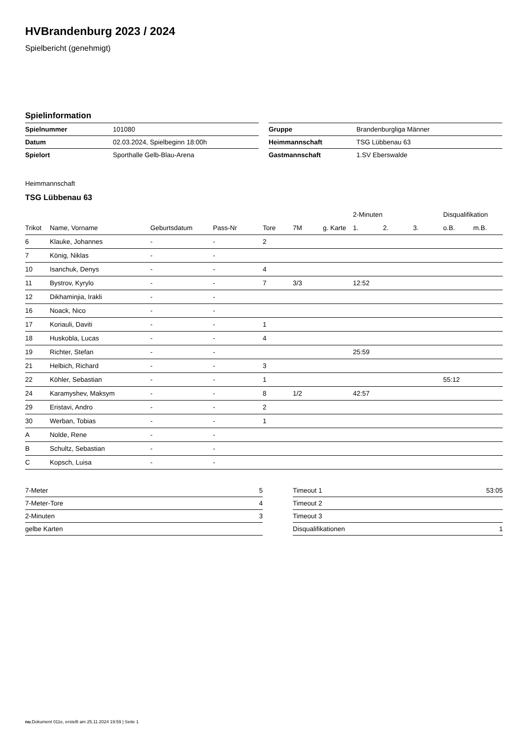HVBrandenburg 2023 / 2024
Spielbericht (genehmigt)
Spielinformation
| Spielnummer | 101080 |
| Datum | 02.03.2024, Spielbeginn 18:00h |
| Spielort | Sporthalle Gelb-Blau-Arena |
| Gruppe | Brandenburgliga Männer |
| Heimmannschaft | TSG Lübbenau 63 |
| Gastmannschaft | 1.SV Eberswalde |
Heimmannschaft
TSG Lübbenau 63
| | | | | | | | 2-Minuten | | | Disqualifikation | |
| --- | --- | --- | --- | --- | --- | --- | --- | --- | --- | --- | --- |
| Trikot | Name, Vorname | Geburtsdatum | Pass-Nr | Tore | 7M | g. Karte | 1. | 2. | 3. | o.B. | m.B. |
| 6 | Klauke, Johannes | - | - | 2 | | | | | | | |
| 7 | König, Niklas | - | - | | | | | | | | |
| 10 | Isanchuk, Denys | - | - | 4 | | | | | | | |
| 11 | Bystrov, Kyrylo | - | - | 7 | 3/3 | | 12:52 | | | | |
| 12 | Dikhaminjia, Irakli | - | - | | | | | | | | |
| 16 | Noack, Nico | - | - | | | | | | | | |
| 17 | Koriauli, Daviti | - | - | 1 | | | | | | | |
| 18 | Huskobla, Lucas | - | - | 4 | | | | | | | |
| 19 | Richter, Stefan | - | - | | | | 25:59 | | | | |
| 21 | Helbich, Richard | - | - | 3 | | | | | | | |
| 22 | Köhler, Sebastian | - | - | 1 | | | | | | 55:12 | |
| 24 | Karamyshev, Maksym | - | - | 8 | 1/2 | | 42:57 | | | | |
| 29 | Eristavi, Andro | - | - | 2 | | | | | | | |
| 30 | Werban, Tobias | - | - | 1 | | | | | | | |
| A | Nolde, Rene | - | - | | | | | | | | |
| B | Schultz, Sebastian | - | - | | | | | | | | |
| C | Kopsch, Luisa | - | - | | | | | | | | |
| 7-Meter | 5 |
| 7-Meter-Tore | 4 |
| 2-Minuten | 3 |
| gelbe Karten | |
| Timeout 1 | 53:05 |
| Timeout 2 | |
| Timeout 3 | |
| Disqualifikationen | 1 |
nu.Dokument 011e, erstellt am 25.11.2024 19:59 | Seite 1